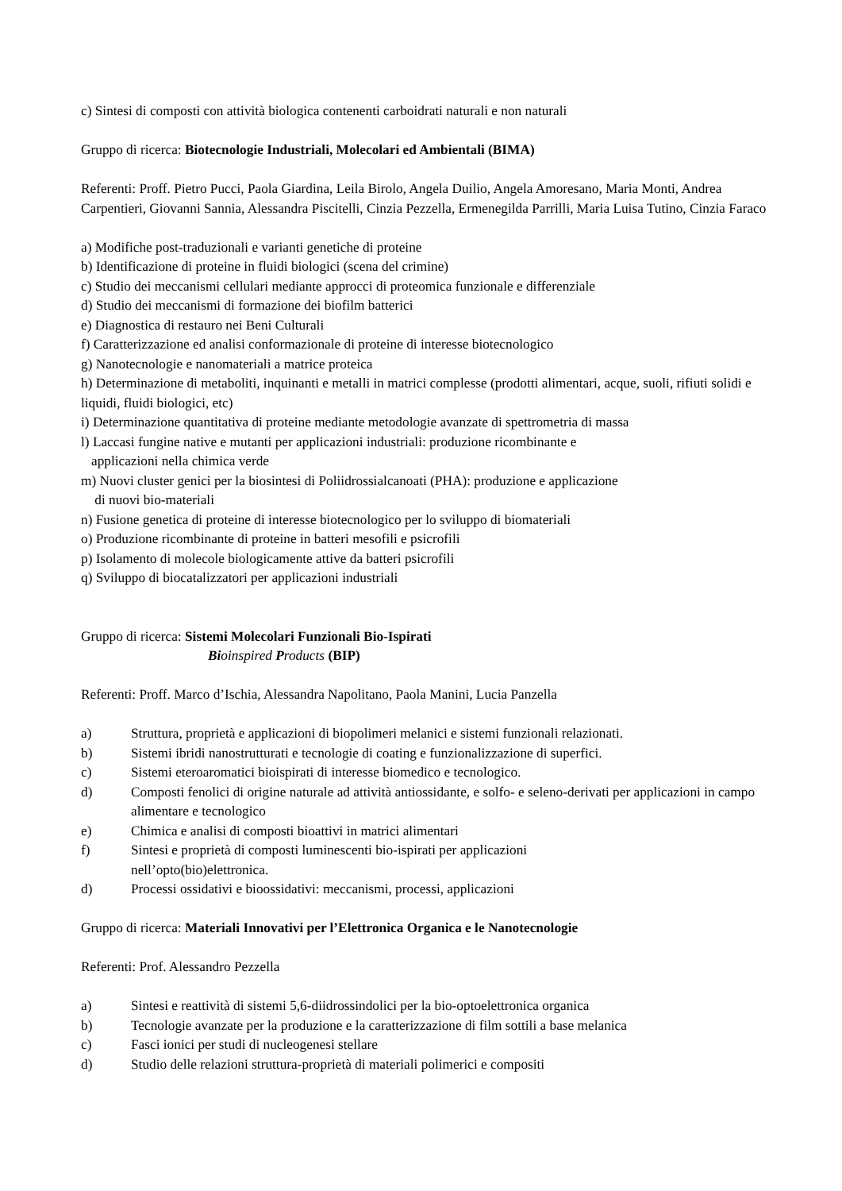c) Sintesi di composti con attività biologica contenenti carboidrati naturali e non naturali
Gruppo di ricerca: Biotecnologie Industriali, Molecolari ed Ambientali (BIMA)
Referenti: Proff. Pietro Pucci, Paola Giardina, Leila Birolo, Angela Duilio, Angela Amoresano, Maria Monti, Andrea Carpentieri, Giovanni Sannia, Alessandra Piscitelli, Cinzia Pezzella, Ermenegilda Parrilli, Maria Luisa Tutino, Cinzia Faraco
a) Modifiche post-traduzionali e varianti genetiche di proteine
b) Identificazione di proteine in fluidi biologici (scena del crimine)
c) Studio dei meccanismi cellulari mediante approcci di proteomica funzionale e differenziale
d) Studio dei meccanismi di formazione dei biofilm batterici
e) Diagnostica di restauro nei Beni Culturali
f) Caratterizzazione ed analisi conformazionale di proteine di interesse biotecnologico
g) Nanotecnologie e nanomateriali a matrice proteica
h) Determinazione di metaboliti, inquinanti e metalli in matrici complesse (prodotti alimentari, acque, suoli, rifiuti solidi e liquidi, fluidi biologici, etc)
i) Determinazione quantitativa di proteine mediante metodologie avanzate di spettrometria di massa
l) Laccasi fungine native e mutanti per applicazioni industriali: produzione ricombinante e
applicazioni nella chimica verde
m) Nuovi cluster genici per la biosintesi di Poliidrossialcanoati (PHA): produzione e applicazione
di nuovi bio-materiali
n) Fusione genetica di proteine di interesse biotecnologico per lo sviluppo di biomateriali
o) Produzione ricombinante di proteine in batteri mesofili e psicrofili
p) Isolamento di molecole biologicamente attive da batteri psicrofili
q) Sviluppo di biocatalizzatori per applicazioni industriali
Gruppo di ricerca: Sistemi Molecolari Funzionali Bio-Ispirati
Bi oinspired Products (BIP)
Referenti: Proff. Marco d’Ischia, Alessandra Napolitano, Paola Manini, Lucia Panzella
a) Struttura, proprietà e applicazioni di biopolimeri melanici e sistemi funzionali relazionati.
b) Sistemi ibridi nanostrutturati e tecnologie di coating e funzionalizzazione di superfici.
c) Sistemi eteroaromatici bioispirati di interesse biomedico e tecnologico.
d) Composti fenolici di origine naturale ad attività antiossidante, e solfo- e seleno-derivati per applicazioni in campo alimentare e tecnologico
e) Chimica e analisi di composti bioattivi in matrici alimentari
f) Sintesi e proprietà di composti luminescenti bio-ispirati per applicazioni
nell’opto(bio)elettronica.
d) Processi ossidativi e bioossidativi: meccanismi, processi, applicazioni
Gruppo di ricerca: Materiali Innovativi per l’Elettronica Organica e le Nanotecnologie
Referenti: Prof. Alessandro Pezzella
a) Sintesi e reattività di sistemi 5,6-diidrossindolici per la bio-optoelettronica organica
b) Tecnologie avanzate per la produzione e la caratterizzazione di film sottili a base melanica
c) Fasci ionici per studi di nucleogenesi stellare
d) Studio delle relazioni struttura-proprietà di materiali polimerici e compositi